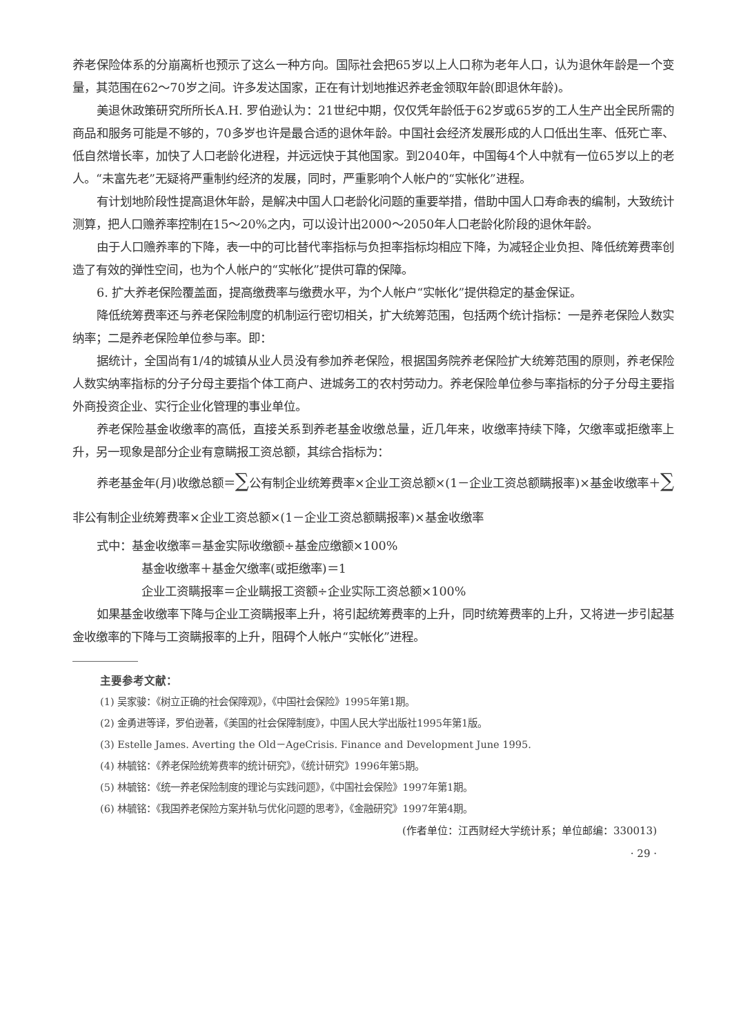养老保险体系的分崩离析也预示了这么一种方向。国际社会把65岁以上人口称为老年人口，认为退休年龄是一个变量，其范围在62～70岁之间。许多发达国家，正在有计划地推迟养老金领取年龄(即退休年龄)。
美退休政策研究所所长A.H. 罗伯逊认为：21世纪中期，仅仅凭年龄低于62岁或65岁的工人生产出全民所需的商品和服务可能是不够的，70多岁也许是最合适的退休年龄。中国社会经济发展形成的人口低出生率、低死亡率、低自然增长率，加快了人口老龄化进程，并远远快于其他国家。到2040年，中国每4个人中就有一位65岁以上的老人。“未富先老”无疑将严重制约经济的发展，同时，严重影响个人帐户的“实帐化”进程。
有计划地阶段性提高退休年龄，是解决中国人口老龄化问题的重要举措，借助中国人口寿命表的编制，大致统计测算，把人口赡养率控制在15～20%之内，可以设计出2000～2050年人口老龄化阶段的退休年龄。
由于人口赡养率的下降，表一中的可比替代率指标与负担率指标均相应下降，为减轻企业负担、降低统筹费率创造了有效的弹性空间，也为个人帐户的“实帐化”提供可靠的保障。
6. 扩大养老保险覆盖面，提高缴费率与缴费水平，为个人帐户“实帐化”提供稳定的基金保证。
降低统筹费率还与养老保险制度的机制运行密切相关，扩大统筹范围，包括两个统计指标：一是养老保险人数实纳率；二是养老保险单位参与率。即：
据统计，全国尚有1/4的城镇从业人员没有参加养老保险，根据国务院养老保险扩大统筹范围的原则，养老保险人数实纳率指标的分子分母主要指个体工商户、进城务工的农村劳动力。养老保险单位参与率指标的分子分母主要指外商投资企业、实行企业化管理的事业单位。
养老保险基金收缴率的高低，直接关系到养老基金收缴总量，近几年来，收缴率持续下降，欠缴率或拒缴率上升，另一现象是部分企业有意瞒报工资总额，其综合指标为：
养老基金年(月)收缴总额＝∑公有制企业统筹费率×企业工资总额×(1－企业工资总额瞒报率)×基金收缴率＋∑非公有制企业统筹费率×企业工资总额×(1－企业工资总额瞒报率)×基金收缴率
式中：基金收缴率＝基金实际收缴额÷基金应缴额×100%
基金收缴率＋基金欠缴率(或拒缴率)＝1
企业工资瞒报率＝企业瞒报工资额÷企业实际工资总额×100%
如果基金收缴率下降与企业工资瞒报率上升，将引起统筹费率的上升，同时统筹费率的上升，又将进一步引起基金收缴率的下降与工资瞒报率的上升，阻碍个人帐户“实帐化”进程。
主要参考文献：
(1) 吴家骏：《树立正确的社会保障观》，《中国社会保险》1995年第1期。
(2) 金勇进等译，罗伯逊著，《美国的社会保障制度》，中国人民大学出版社1995年第1版。
(3) Estelle James. Averting the Old－AgeCrisis. Finance and Development June 1995.
(4) 林毓铭：《养老保险统筹费率的统计研究》，《统计研究》1996年第5期。
(5) 林毓铭：《统一养老保险制度的理论与实践问题》，《中国社会保险》1997年第1期。
(6) 林毓铭：《我国养老保险方案并轨与优化问题的思考》，《金融研究》1997年第4期。
(作者单位：江西财经大学统计系；单位邮编：330013)
· 29 ·